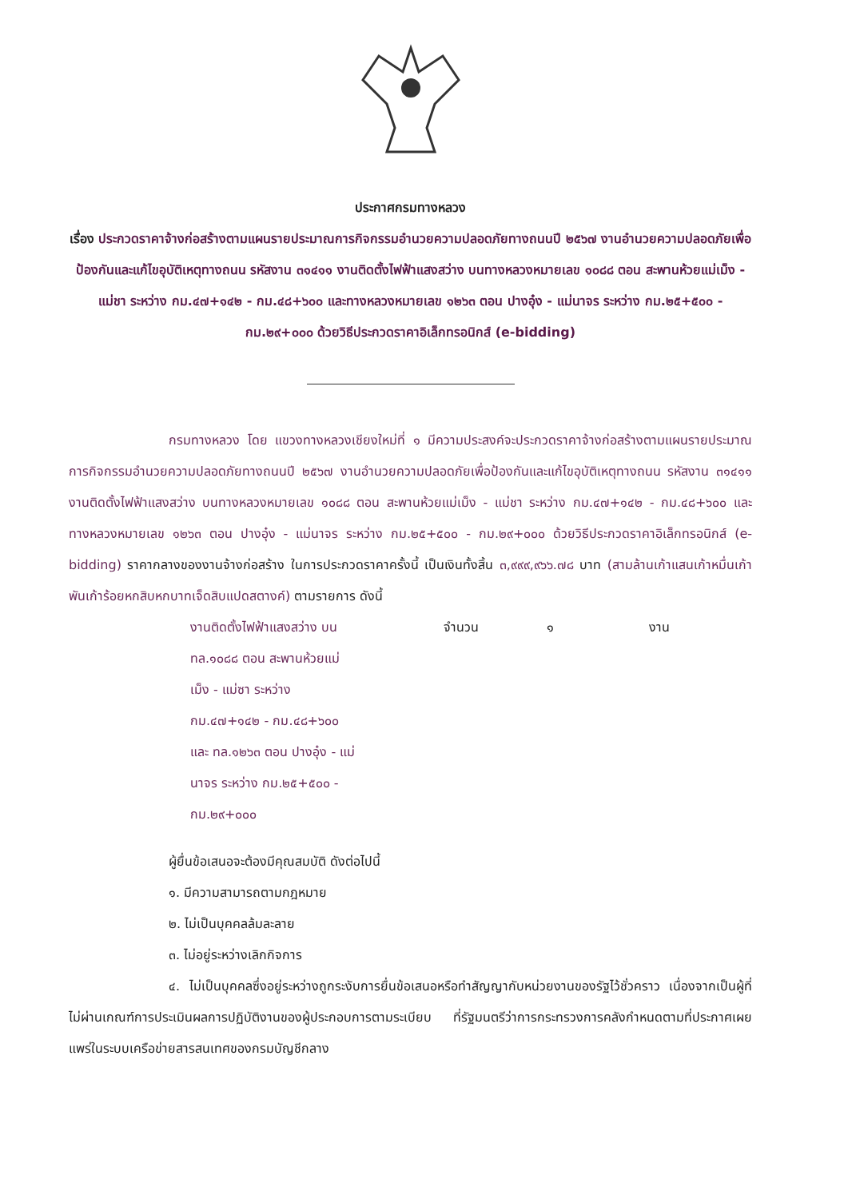ประกาศกรมทางหลวง
เรื่อง ประกวดราคาจ้างก่อสร้างตามแผนรายประมาณการกิจกรรมอำนวยความปลอดภัยทางถนนปี ๒๕๖๗ งานอำนวยความปลอดภัยเพื่อป้องกันและแก้ไขอุบัติเหตุทางถนน รหัสงาน ๓๑๔๑๑ งานติดตั้งไฟฟ้าแสงสว่าง บนทางหลวงหมายเลข ๑๐๘๘ ตอน สะพานห้วยแม่เม็ง - แม่ชา ระหว่าง กม.๔๗+๑๔๒ - กม.๔๘+๖๐๐ และทางหลวงหมายเลข ๑๒๖๓ ตอน ปางอุ๋ง - แม่นาจร ระหว่าง กม.๒๕+๕๐๐ - กม.๒๙+๐๐๐ ด้วยวิธีประกวดราคาอิเล็กทรอนิกส์ (e-bidding)
กรมทางหลวง โดย แขวงทางหลวงเชียงใหม่ที่ ๑ มีความประสงค์จะประกวดราคาจ้างก่อสร้างตามแผนรายประมาณการกิจกรรมอำนวยความปลอดภัยทางถนนปี ๒๕๖๗ งานอำนวยความปลอดภัยเพื่อป้องกันและแก้ไขอุบัติเหตุทางถนน รหัสงาน ๓๑๔๑๑ งานติดตั้งไฟฟ้าแสงสว่าง บนทางหลวงหมายเลข ๑๐๘๘ ตอน สะพานห้วยแม่เม็ง - แม่ชา ระหว่าง กม.๔๗+๑๔๒ - กม.๔๘+๖๐๐ และทางหลวงหมายเลข ๑๒๖๓ ตอน ปางอุ๋ง - แม่นาจร ระหว่าง กม.๒๕+๕๐๐ - กม.๒๙+๐๐๐ ด้วยวิธีประกวดราคาอิเล็กทรอนิกส์ (e-bidding) ราคากลางของงานจ้างก่อสร้าง ในการประกวดราคาครั้งนี้ เป็นเงินทั้งสิ้น ๓,๙๙๙,๙๖๖.๗๘ บาท (สามล้านเก้าแสนเก้าหมื่นเก้าพันเก้าร้อยหกสิบหกบาทเจ็ดสิบแปดสตางค์) ตามรายการ ดังนี้
งานติดตั้งไฟฟ้าแสงสว่าง บน
ทล.๑๐๘๘ ตอน สะพานห้วยแม่
เม็ง - แม่ซา ระหว่าง
กม.๔๗+๑๔๒ - กม.๔๘+๖๐๐
และ ทล.๑๒๖๓ ตอน ปางอุ๋ง - แม่
นาจร ระหว่าง กม.๒๕+๕๐๐ -
กม.๒๙+๐๐๐
จำนวน ๑ งาน
ผู้ยื่นข้อเสนอจะต้องมีคุณสมบัติ ดังต่อไปนี้
๑. มีความสามารถตามกฎหมาย
๒. ไม่เป็นบุคคลล้มละลาย
๓. ไม่อยู่ระหว่างเลิกกิจการ
๔. ไม่เป็นบุคคลซึ่งอยู่ระหว่างถูกระงับการยื่นข้อเสนอหรือทำสัญญากับหน่วยงานของรัฐไว้ชั่วคราว เนื่องจากเป็นผู้ที่ไม่ผ่านเกณฑ์การประเมินผลการปฏิบัติงานของผู้ประกอบการตามระเบียบ ที่รัฐมนตรีว่าการกระทรวงการคลังกำหนดตามที่ประกาศเผยแพร่ในระบบเครือข่ายสารสนเทศของกรมบัญชีกลาง